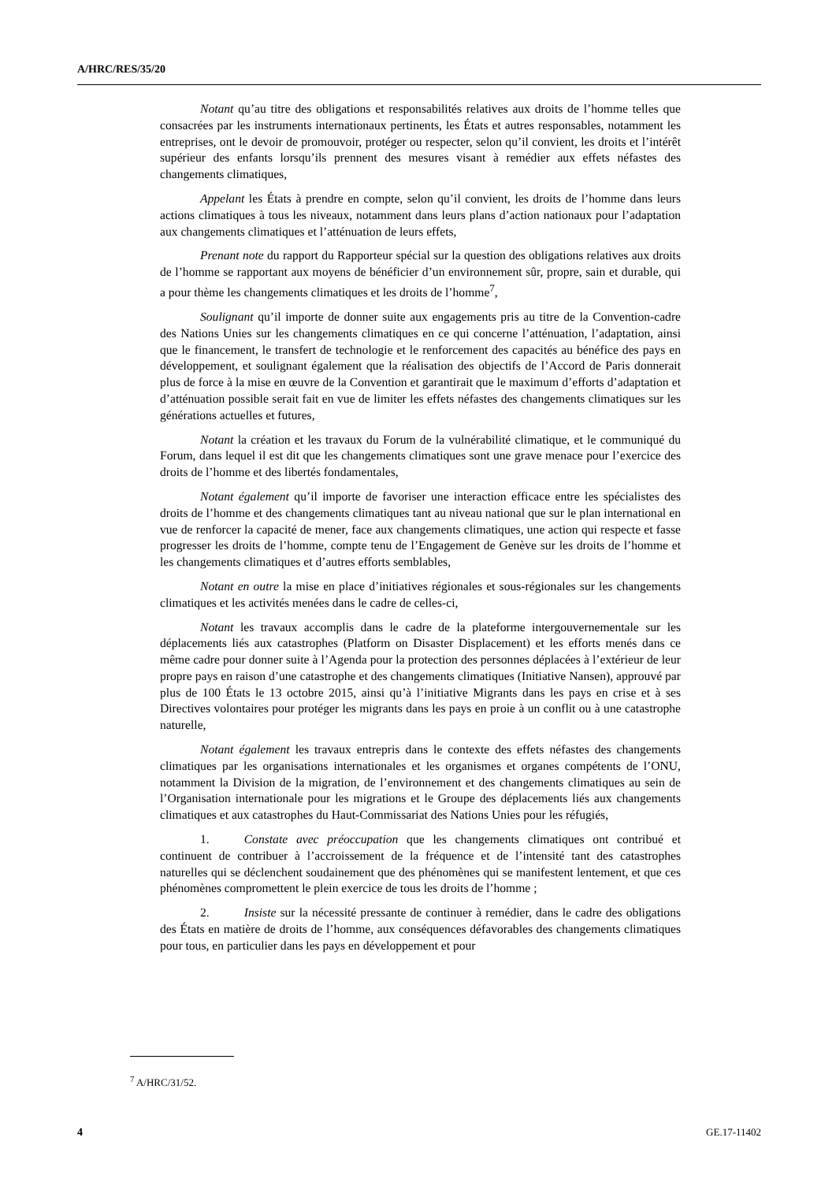A/HRC/RES/35/20
Notant qu’au titre des obligations et responsabilités relatives aux droits de l’homme telles que consacrées par les instruments internationaux pertinents, les États et autres responsables, notamment les entreprises, ont le devoir de promouvoir, protéger ou respecter, selon qu’il convient, les droits et l’intérêt supérieur des enfants lorsqu’ils prennent des mesures visant à remédier aux effets néfastes des changements climatiques,
Appelant les États à prendre en compte, selon qu’il convient, les droits de l’homme dans leurs actions climatiques à tous les niveaux, notamment dans leurs plans d’action nationaux pour l’adaptation aux changements climatiques et l’atténuation de leurs effets,
Prenant note du rapport du Rapporteur spécial sur la question des obligations relatives aux droits de l’homme se rapportant aux moyens de bénéficier d’un environnement sûr, propre, sain et durable, qui a pour thème les changements climatiques et les droits de l’homme<sup>7</sup>,
Soulignant qu’il importe de donner suite aux engagements pris au titre de la Convention-cadre des Nations Unies sur les changements climatiques en ce qui concerne l’atténuation, l’adaptation, ainsi que le financement, le transfert de technologie et le renforcement des capacités au bénéfice des pays en développement, et soulignant également que la réalisation des objectifs de l’Accord de Paris donnerait plus de force à la mise en œuvre de la Convention et garantirait que le maximum d’efforts d’adaptation et d’atténuation possible serait fait en vue de limiter les effets néfastes des changements climatiques sur les générations actuelles et futures,
Notant la création et les travaux du Forum de la vulnérabilité climatique, et le communiqué du Forum, dans lequel il est dit que les changements climatiques sont une grave menace pour l’exercice des droits de l’homme et des libertés fondamentales,
Notant également qu’il importe de favoriser une interaction efficace entre les spécialistes des droits de l’homme et des changements climatiques tant au niveau national que sur le plan international en vue de renforcer la capacité de mener, face aux changements climatiques, une action qui respecte et fasse progresser les droits de l’homme, compte tenu de l’Engagement de Genève sur les droits de l’homme et les changements climatiques et d’autres efforts semblables,
Notant en outre la mise en place d’initiatives régionales et sous-régionales sur les changements climatiques et les activités menées dans le cadre de celles-ci,
Notant les travaux accomplis dans le cadre de la plateforme intergouvernementale sur les déplacements liés aux catastrophes (Platform on Disaster Displacement) et les efforts menés dans ce même cadre pour donner suite à l’Agenda pour la protection des personnes déplacées à l’extérieur de leur propre pays en raison d’une catastrophe et des changements climatiques (Initiative Nansen), approuvé par plus de 100 États le 13 octobre 2015, ainsi qu’à l’initiative Migrants dans les pays en crise et à ses Directives volontaires pour protéger les migrants dans les pays en proie à un conflit ou à une catastrophe naturelle,
Notant également les travaux entrepris dans le contexte des effets néfastes des changements climatiques par les organisations internationales et les organismes et organes compétents de l’ONU, notamment la Division de la migration, de l’environnement et des changements climatiques au sein de l’Organisation internationale pour les migrations et le Groupe des déplacements liés aux changements climatiques et aux catastrophes du Haut-Commissariat des Nations Unies pour les réfugiés,
1. Constate avec préoccupation que les changements climatiques ont contribué et continuent de contribuer à l’accroissement de la fréquence et de l’intensité tant des catastrophes naturelles qui se déclenchent soudainement que des phénomènes qui se manifestent lentement, et que ces phénomènes compromettent le plein exercice de tous les droits de l’homme ;
2. Insiste sur la nécessité pressante de continuer à remédier, dans le cadre des obligations des États en matière de droits de l’homme, aux conséquences défavorables des changements climatiques pour tous, en particulier dans les pays en développement et pour
<sup>7</sup> A/HRC/31/52.
4 GE.17-11402